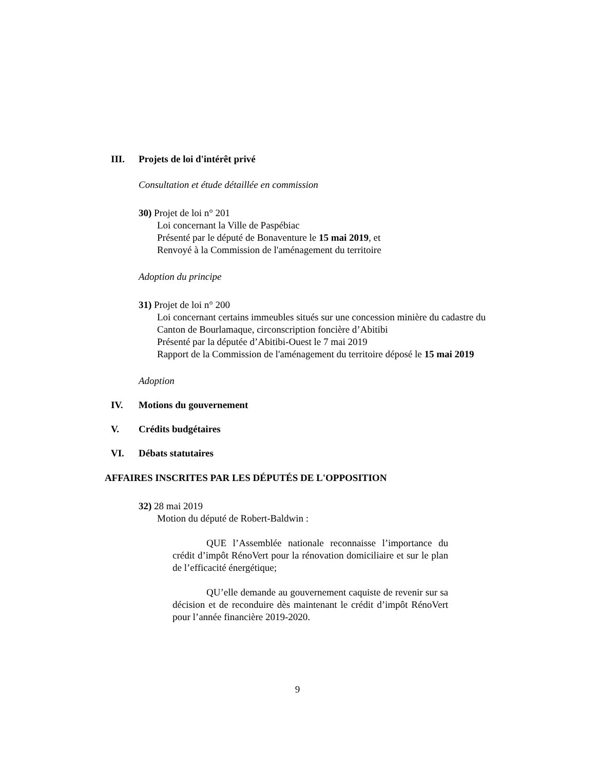III. Projets de loi d'intérêt privé
Consultation et étude détaillée en commission
30) Projet de loi n° 201
Loi concernant la Ville de Paspébiac
Présenté par le député de Bonaventure le 15 mai 2019, et
Renvoyé à la Commission de l'aménagement du territoire
Adoption du principe
31) Projet de loi n° 200
Loi concernant certains immeubles situés sur une concession minière du cadastre du Canton de Bourlamaque, circonscription foncière d’Abitibi
Présenté par la députée d’Abitibi-Ouest le 7 mai 2019
Rapport de la Commission de l'aménagement du territoire déposé le 15 mai 2019
Adoption
IV. Motions du gouvernement
V. Crédits budgétaires
VI. Débats statutaires
AFFAIRES INSCRITES PAR LES DÉPUTÉS DE L'OPPOSITION
32) 28 mai 2019
Motion du député de Robert-Baldwin :
QUE l’Assemblée nationale reconnaisse l’importance du crédit d’impôt RénoVert pour la rénovation domiciliaire et sur le plan de l’efficacité énergétique;
QU’elle demande au gouvernement caquiste de revenir sur sa décision et de reconduire dès maintenant le crédit d’impôt RénoVert pour l’année financière 2019-2020.
9